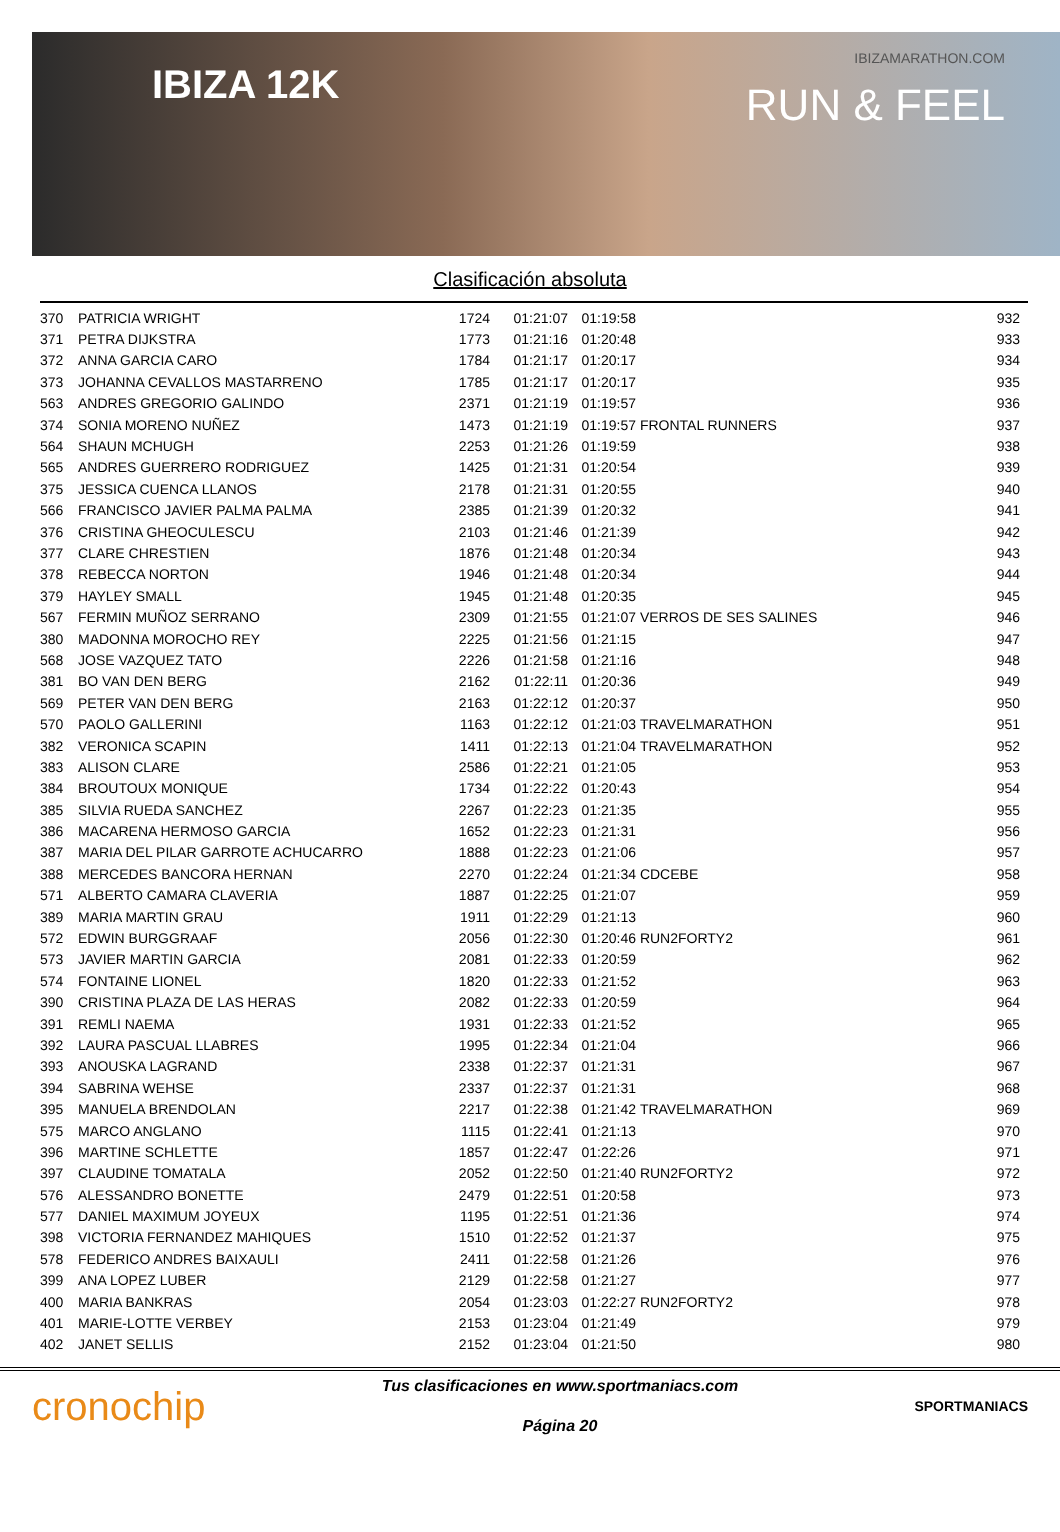IBIZA 12K
IBIZAMARATHON.COM
RUN & FEEL
Clasificación absoluta
| 370 | PATRICIA WRIGHT | 1724 | 01:21:07 | 01:19:58 | | 932 |
| 371 | PETRA DIJKSTRA | 1773 | 01:21:16 | 01:20:48 | | 933 |
| 372 | ANNA GARCIA CARO | 1784 | 01:21:17 | 01:20:17 | | 934 |
| 373 | JOHANNA CEVALLOS MASTARRENO | 1785 | 01:21:17 | 01:20:17 | | 935 |
| 563 | ANDRES GREGORIO GALINDO | 2371 | 01:21:19 | 01:19:57 | | 936 |
| 374 | SONIA MORENO NUÑEZ | 1473 | 01:21:19 | 01:19:57 | FRONTAL RUNNERS | 937 |
| 564 | SHAUN MCHUGH | 2253 | 01:21:26 | 01:19:59 | | 938 |
| 565 | ANDRES GUERRERO RODRIGUEZ | 1425 | 01:21:31 | 01:20:54 | | 939 |
| 375 | JESSICA CUENCA LLANOS | 2178 | 01:21:31 | 01:20:55 | | 940 |
| 566 | FRANCISCO JAVIER PALMA PALMA | 2385 | 01:21:39 | 01:20:32 | | 941 |
| 376 | CRISTINA GHEOCULESCU | 2103 | 01:21:46 | 01:21:39 | | 942 |
| 377 | CLARE CHRESTIEN | 1876 | 01:21:48 | 01:20:34 | | 943 |
| 378 | REBECCA NORTON | 1946 | 01:21:48 | 01:20:34 | | 944 |
| 379 | HAYLEY SMALL | 1945 | 01:21:48 | 01:20:35 | | 945 |
| 567 | FERMIN MUÑOZ SERRANO | 2309 | 01:21:55 | 01:21:07 | VERROS DE SES SALINES | 946 |
| 380 | MADONNA MOROCHO REY | 2225 | 01:21:56 | 01:21:15 | | 947 |
| 568 | JOSE VAZQUEZ TATO | 2226 | 01:21:58 | 01:21:16 | | 948 |
| 381 | BO VAN DEN BERG | 2162 | 01:22:11 | 01:20:36 | | 949 |
| 569 | PETER VAN DEN BERG | 2163 | 01:22:12 | 01:20:37 | | 950 |
| 570 | PAOLO GALLERINI | 1163 | 01:22:12 | 01:21:03 | TRAVELMARATHON | 951 |
| 382 | VERONICA SCAPIN | 1411 | 01:22:13 | 01:21:04 | TRAVELMARATHON | 952 |
| 383 | ALISON CLARE | 2586 | 01:22:21 | 01:21:05 | | 953 |
| 384 | BROUTOUX MONIQUE | 1734 | 01:22:22 | 01:20:43 | | 954 |
| 385 | SILVIA RUEDA SANCHEZ | 2267 | 01:22:23 | 01:21:35 | | 955 |
| 386 | MACARENA HERMOSO GARCIA | 1652 | 01:22:23 | 01:21:31 | | 956 |
| 387 | MARIA DEL PILAR GARROTE ACHUCARRO | 1888 | 01:22:23 | 01:21:06 | | 957 |
| 388 | MERCEDES BANCORA HERNAN | 2270 | 01:22:24 | 01:21:34 | CDCEBE | 958 |
| 571 | ALBERTO CAMARA CLAVERIA | 1887 | 01:22:25 | 01:21:07 | | 959 |
| 389 | MARIA MARTIN GRAU | 1911 | 01:22:29 | 01:21:13 | | 960 |
| 572 | EDWIN BURGGRAAF | 2056 | 01:22:30 | 01:20:46 | RUN2FORTY2 | 961 |
| 573 | JAVIER MARTIN GARCIA | 2081 | 01:22:33 | 01:20:59 | | 962 |
| 574 | FONTAINE LIONEL | 1820 | 01:22:33 | 01:21:52 | | 963 |
| 390 | CRISTINA PLAZA DE LAS HERAS | 2082 | 01:22:33 | 01:20:59 | | 964 |
| 391 | REMLI NAEMA | 1931 | 01:22:33 | 01:21:52 | | 965 |
| 392 | LAURA PASCUAL LLABRES | 1995 | 01:22:34 | 01:21:04 | | 966 |
| 393 | ANOUSKA LAGRAND | 2338 | 01:22:37 | 01:21:31 | | 967 |
| 394 | SABRINA WEHSE | 2337 | 01:22:37 | 01:21:31 | | 968 |
| 395 | MANUELA BRENDOLAN | 2217 | 01:22:38 | 01:21:42 | TRAVELMARATHON | 969 |
| 575 | MARCO ANGLANO | 1115 | 01:22:41 | 01:21:13 | | 970 |
| 396 | MARTINE SCHLETTE | 1857 | 01:22:47 | 01:22:26 | | 971 |
| 397 | CLAUDINE TOMATALA | 2052 | 01:22:50 | 01:21:40 | RUN2FORTY2 | 972 |
| 576 | ALESSANDRO BONETTE | 2479 | 01:22:51 | 01:20:58 | | 973 |
| 577 | DANIEL MAXIMUM JOYEUX | 1195 | 01:22:51 | 01:21:36 | | 974 |
| 398 | VICTORIA FERNANDEZ MAHIQUES | 1510 | 01:22:52 | 01:21:37 | | 975 |
| 578 | FEDERICO ANDRES BAIXAULI | 2411 | 01:22:58 | 01:21:26 | | 976 |
| 399 | ANA LOPEZ LUBER | 2129 | 01:22:58 | 01:21:27 | | 977 |
| 400 | MARIA BANKRAS | 2054 | 01:23:03 | 01:22:27 | RUN2FORTY2 | 978 |
| 401 | MARIE-LOTTE VERBEY | 2153 | 01:23:04 | 01:21:49 | | 979 |
| 402 | JANET SELLIS | 2152 | 01:23:04 | 01:21:50 | | 980 |
cronochip
Tus clasificaciones en www.sportmaniacs.com
Página 20
SPORTMANIACS